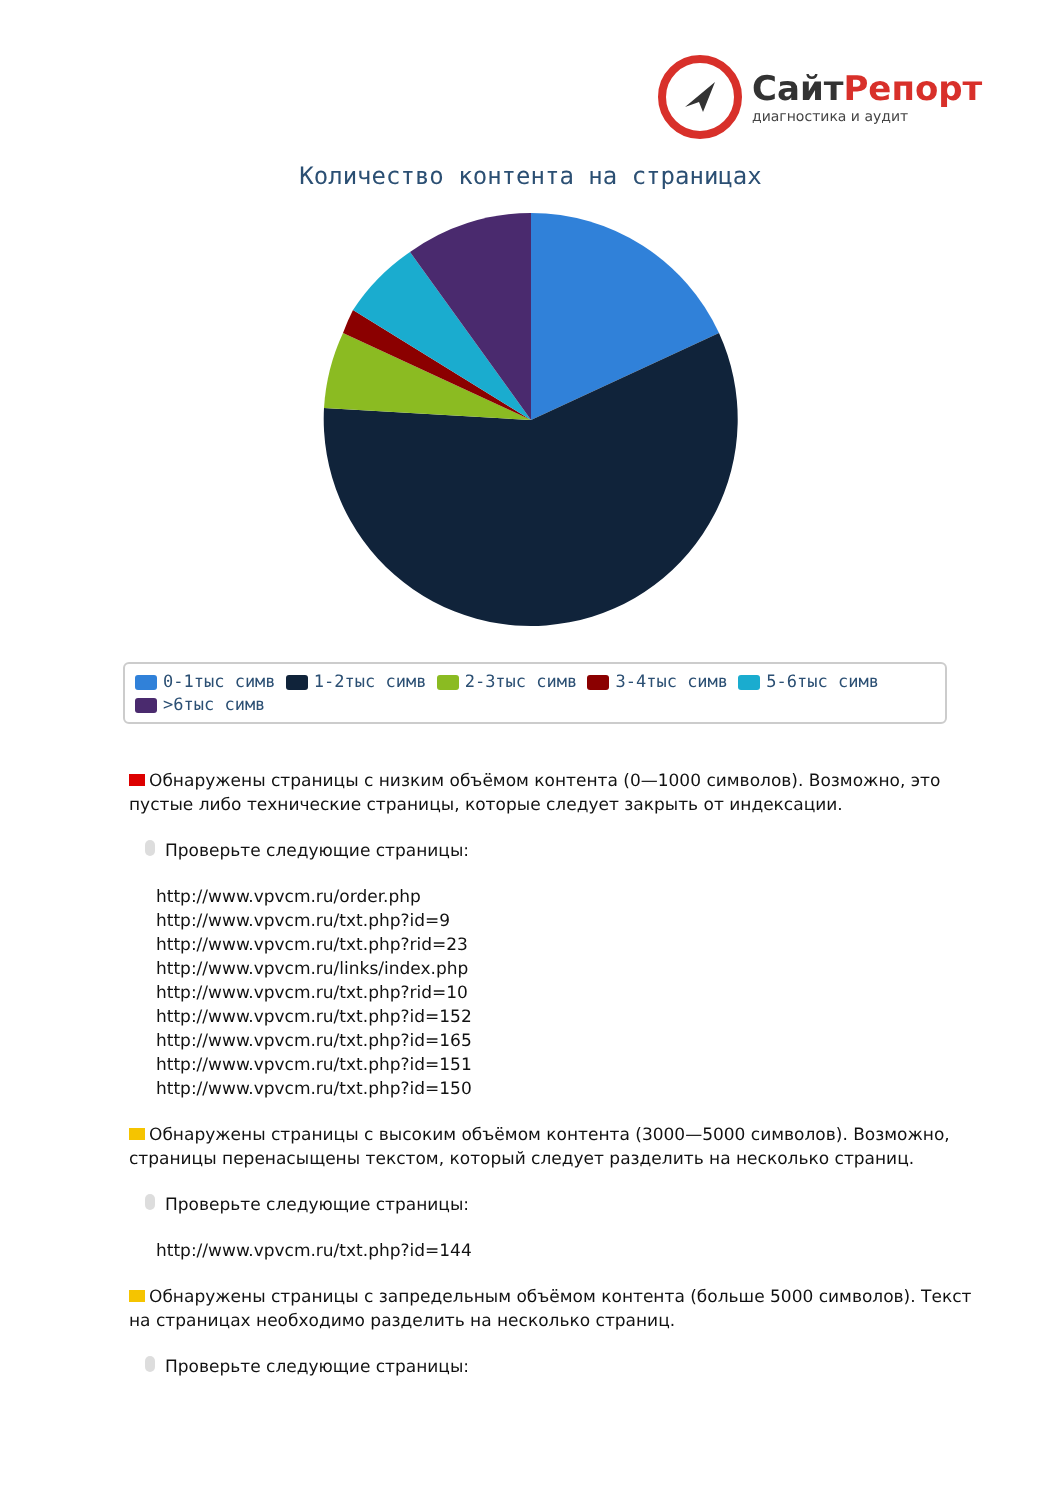СайтРепорт
диагностика и аудит
Количество контента на страницах
0-1тыс симв 1-2тыс симв 2-3тыс симв 3-4тыс симв 5-6тыс симв
>6тыс симв
Обнаружены страницы с низким объёмом контента (0—1000 символов). Возможно, это пустые либо технические страницы, которые следует закрыть от индексации.
Проверьте следующие страницы:
http://www.vpvcm.ru/order.php
http://www.vpvcm.ru/txt.php?id=9
http://www.vpvcm.ru/txt.php?rid=23
http://www.vpvcm.ru/links/index.php
http://www.vpvcm.ru/txt.php?rid=10
http://www.vpvcm.ru/txt.php?id=152
http://www.vpvcm.ru/txt.php?id=165
http://www.vpvcm.ru/txt.php?id=151
http://www.vpvcm.ru/txt.php?id=150
Обнаружены страницы с высоким объёмом контента (3000—5000 символов). Возможно, страницы перенасыщены текстом, который следует разделить на несколько страниц.
Проверьте следующие страницы:
http://www.vpvcm.ru/txt.php?id=144
Обнаружены страницы с запредельным объёмом контента (больше 5000 символов). Текст на страницах необходимо разделить на несколько страниц.
Проверьте следующие страницы: